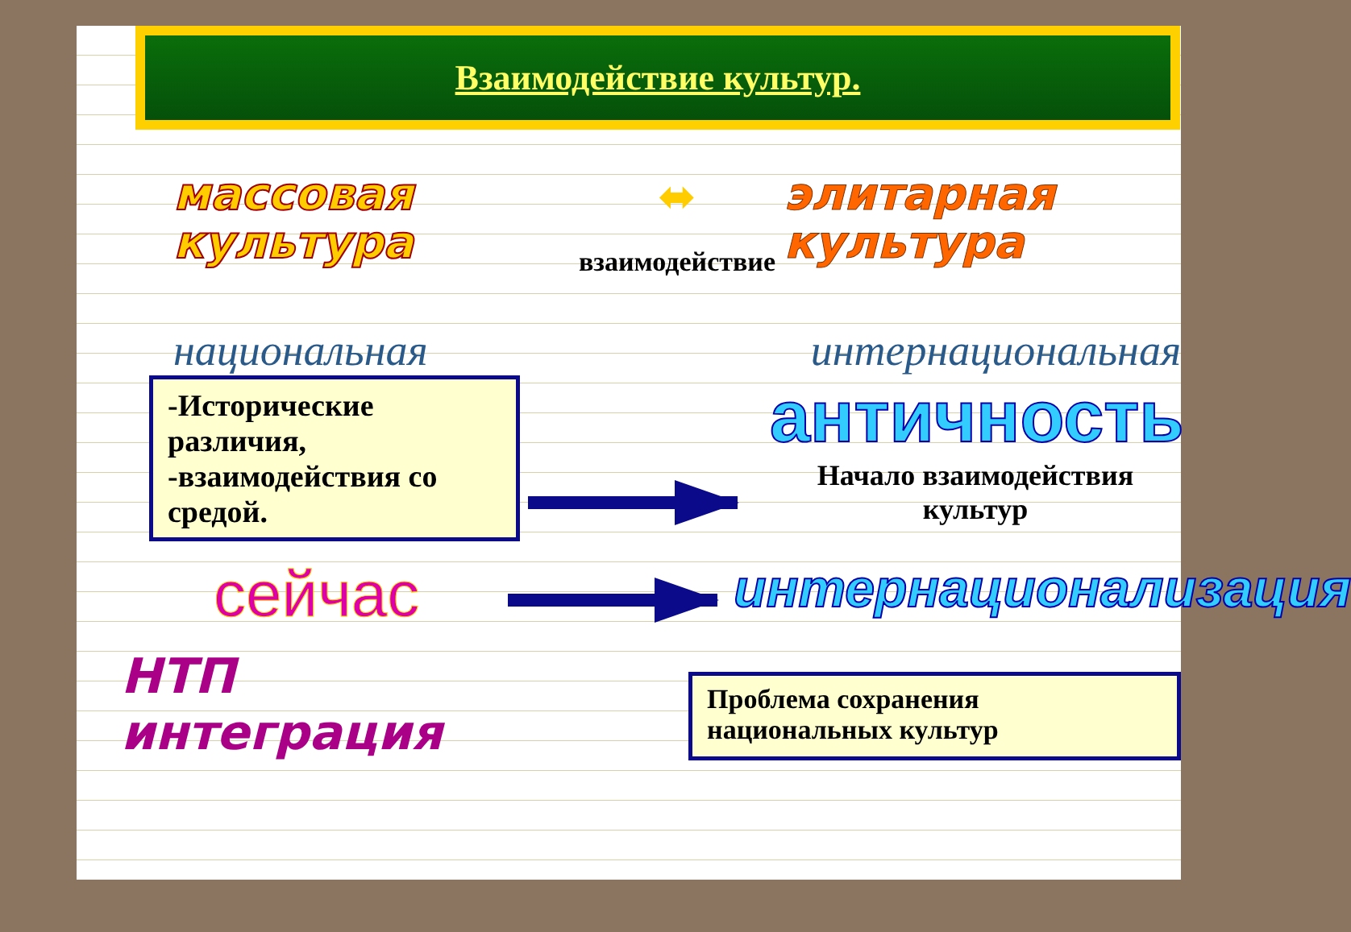Взаимодействие культур.
массовая культура
⬌
взаимодействие
элитарная культура
национальная интернациональная
-Исторические различия,
-взаимодействия со средой.
античность
Начало взаимодействия культур
сейчас
интернационализация
НТП
интеграция
Проблема сохранения национальных культур